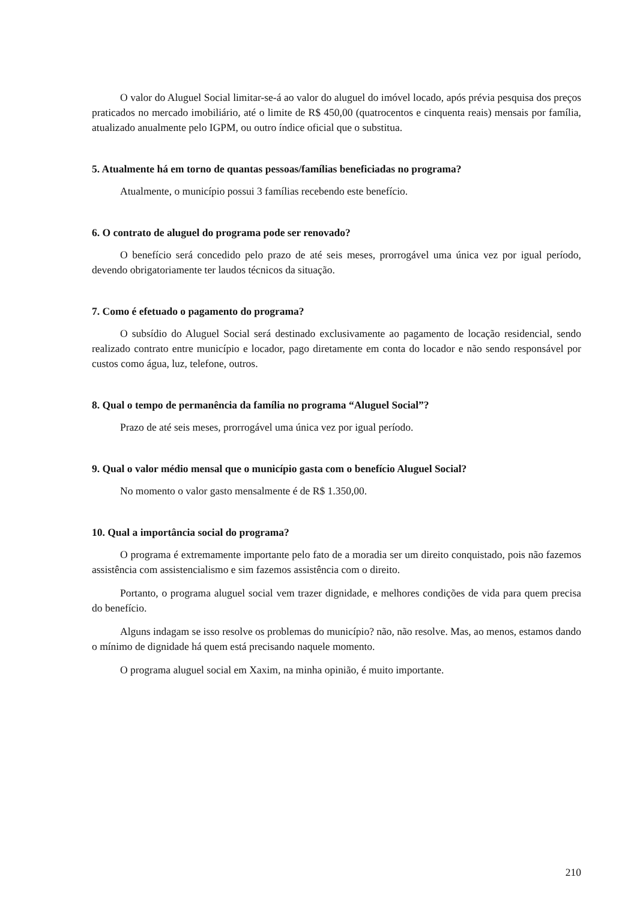O valor do Aluguel Social limitar-se-á ao valor do aluguel do imóvel locado, após prévia pesquisa dos preços praticados no mercado imobiliário, até o limite de R$ 450,00 (quatrocentos e cinquenta reais) mensais por família, atualizado anualmente pelo IGPM, ou outro índice oficial que o substitua.
5. Atualmente há em torno de quantas pessoas/famílias beneficiadas no programa?
Atualmente, o município possui 3 famílias recebendo este benefício.
6. O contrato de aluguel do programa pode ser renovado?
O benefício será concedido pelo prazo de até seis meses, prorrogável uma única vez por igual período, devendo obrigatoriamente ter laudos técnicos da situação.
7. Como é efetuado o pagamento do programa?
O subsídio do Aluguel Social será destinado exclusivamente ao pagamento de locação residencial, sendo realizado contrato entre município e locador, pago diretamente em conta do locador e não sendo responsável por custos como água, luz, telefone, outros.
8. Qual o tempo de permanência da família no programa “Aluguel Social”?
Prazo de até seis meses, prorrogável uma única vez por igual período.
9. Qual o valor médio mensal que o município gasta com o benefício Aluguel Social?
No momento o valor gasto mensalmente é de R$ 1.350,00.
10. Qual a importância social do programa?
O programa é extremamente importante pelo fato de a moradia ser um direito conquistado, pois não fazemos assistência com assistencialismo e sim fazemos assistência com o direito.
Portanto, o programa aluguel social vem trazer dignidade, e melhores condições de vida para quem precisa do benefício.
Alguns indagam se isso resolve os problemas do município? não, não resolve. Mas, ao menos, estamos dando o mínimo de dignidade há quem está precisando naquele momento.
O programa aluguel social em Xaxim, na minha opinião, é muito importante.
210